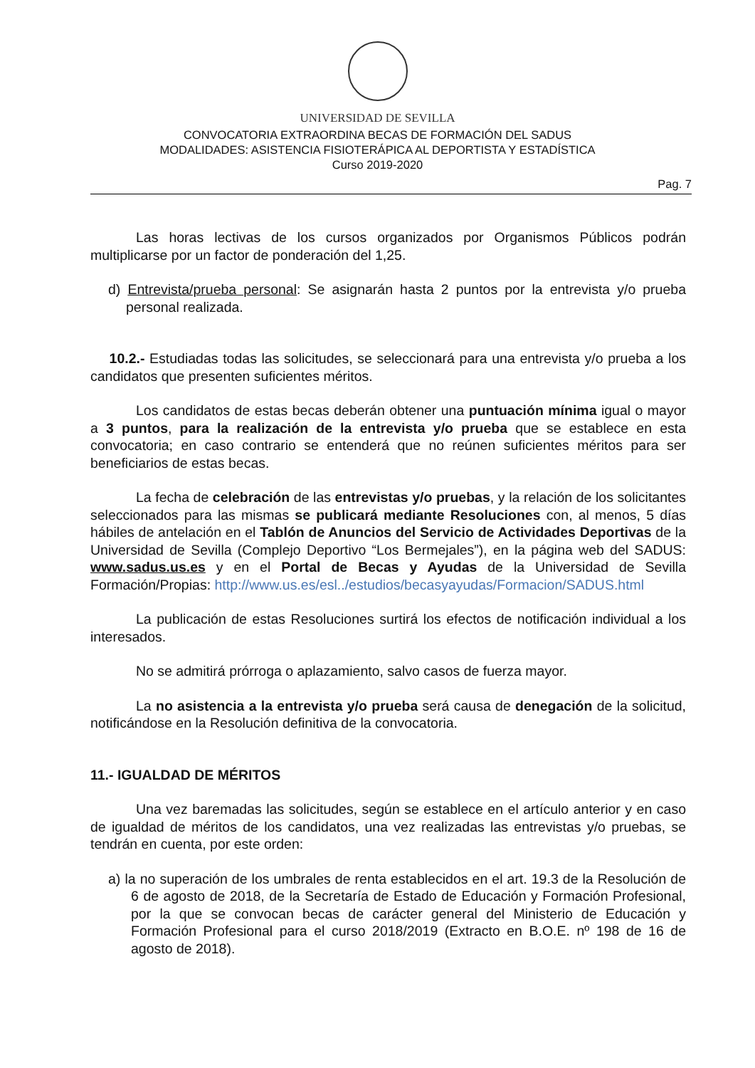UNIVERSIDAD DE SEVILLA
CONVOCATORIA EXTRAORDINA BECAS DE FORMACIÓN DEL SADUS
MODALIDADES: ASISTENCIA FISIOTERÁPICA AL DEPORTISTA Y ESTADÍSTICA
Curso 2019-2020
Pag. 7
Las horas lectivas de los cursos organizados por Organismos Públicos podrán multiplicarse por un factor de ponderación del 1,25.
d) Entrevista/prueba personal: Se asignarán hasta 2 puntos por la entrevista y/o prueba personal realizada.
10.2.- Estudiadas todas las solicitudes, se seleccionará para una entrevista y/o prueba a los candidatos que presenten suficientes méritos.
Los candidatos de estas becas deberán obtener una puntuación mínima igual o mayor a 3 puntos, para la realización de la entrevista y/o prueba que se establece en esta convocatoria; en caso contrario se entenderá que no reúnen suficientes méritos para ser beneficiarios de estas becas.
La fecha de celebración de las entrevistas y/o pruebas, y la relación de los solicitantes seleccionados para las mismas se publicará mediante Resoluciones con, al menos, 5 días hábiles de antelación en el Tablón de Anuncios del Servicio de Actividades Deportivas de la Universidad de Sevilla (Complejo Deportivo “Los Bermejales”), en la página web del SADUS: www.sadus.us.es y en el Portal de Becas y Ayudas de la Universidad de Sevilla Formación/Propias: http://www.us.es/esl../estudios/becasyayudas/Formacion/SADUS.html
La publicación de estas Resoluciones surtirá los efectos de notificación individual a los interesados.
No se admitirá prórroga o aplazamiento, salvo casos de fuerza mayor.
La no asistencia a la entrevista y/o prueba será causa de denegación de la solicitud, notificándose en la Resolución definitiva de la convocatoria.
11.- IGUALDAD DE MÉRITOS
Una vez baremadas las solicitudes, según se establece en el artículo anterior y en caso de igualdad de méritos de los candidatos, una vez realizadas las entrevistas y/o pruebas, se tendrán en cuenta, por este orden:
a) la no superación de los umbrales de renta establecidos en el art. 19.3 de la Resolución de 6 de agosto de 2018, de la Secretaría de Estado de Educación y Formación Profesional, por la que se convocan becas de carácter general del Ministerio de Educación y Formación Profesional para el curso 2018/2019 (Extracto en B.O.E. nº 198 de 16 de agosto de 2018).